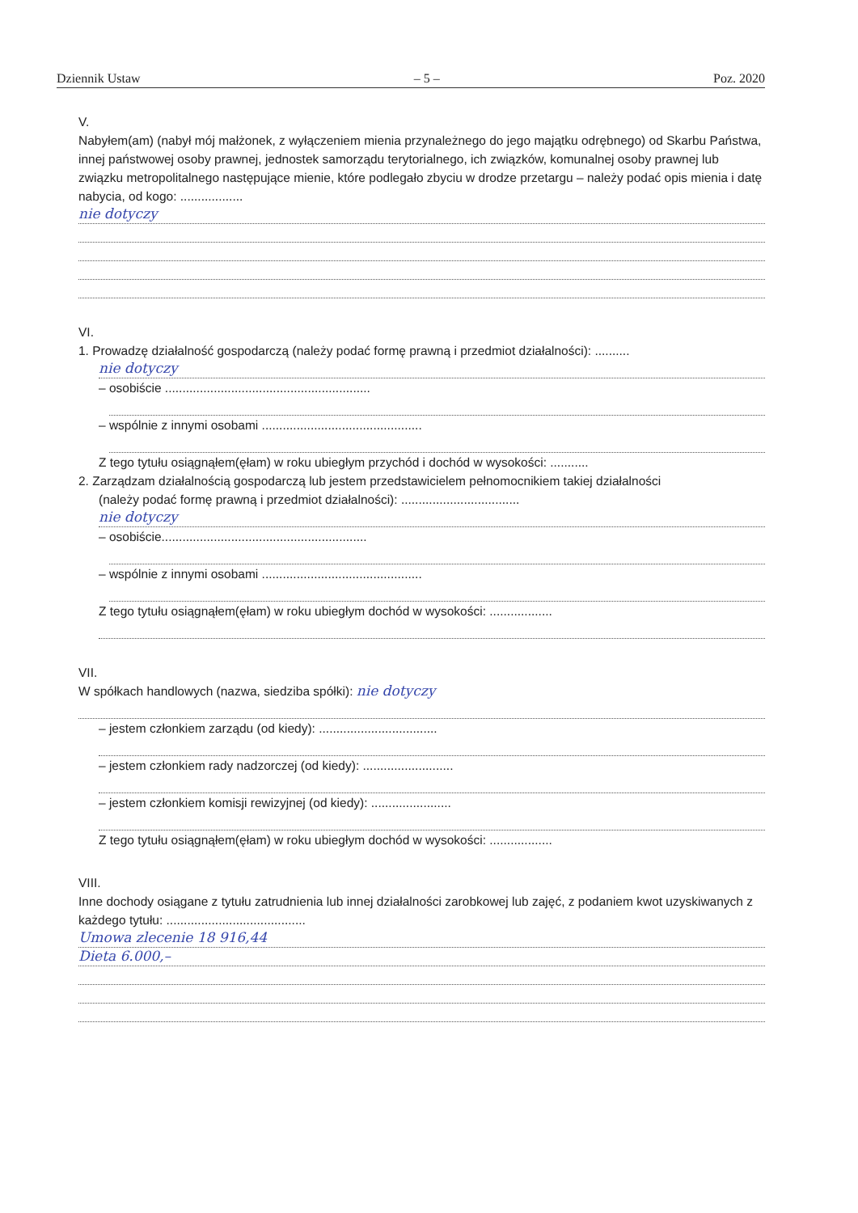Dziennik Ustaw – 5 – Poz. 2020
V.
Nabyłem(am) (nabył mój małżonek, z wyłączeniem mienia przynależnego do jego majątku odrębnego) od Skarbu Państwa, innej państwowej osoby prawnej, jednostek samorządu terytorialnego, ich związków, komunalnej osoby prawnej lub związku metropolitalnego następujące mienie, które podlegało zbyciu w drodze przetargu – należy podać opis mienia i datę nabycia, od kogo: ..................
nie dotyczy
VI.
1. Prowadzę działalność gospodarczą (należy podać formę prawną i przedmiot działalności): ..........
nie dotyczy
– osobiście ...........................................................
– wspólnie z innymi osobami ..............................................
Z tego tytułu osiągnąłem(ęłam) w roku ubiegłym przychód i dochód w wysokości: ...........
2. Zarządzam działalnością gospodarczą lub jestem przedstawicielem pełnomocnikiem takiej działalności
(należy podać formę prawną i przedmiot działalności): ..................................
nie dotyczy
– osobiście...........................................................
– wspólnie z innymi osobami ..............................................
Z tego tytułu osiągnąłem(ęłam) w roku ubiegłym dochód w wysokości: ..................
VII.
W spółkach handlowych (nazwa, siedziba spółki): nie dotyczy
– jestem członkiem zarządu (od kiedy): ..................................
– jestem członkiem rady nadzorczej (od kiedy): ..........................
– jestem członkiem komisji rewizyjnej (od kiedy): .......................
Z tego tytułu osiągnąłem(ęłam) w roku ubiegłym dochód w wysokości: ..................
VIII.
Inne dochody osiągane z tytułu zatrudnienia lub innej działalności zarobkowej lub zajęć, z podaniem kwot uzyskiwanych z każdego tytułu: ........................................
Umowa zlecenie 18 916,44
Dieta 6.000,–